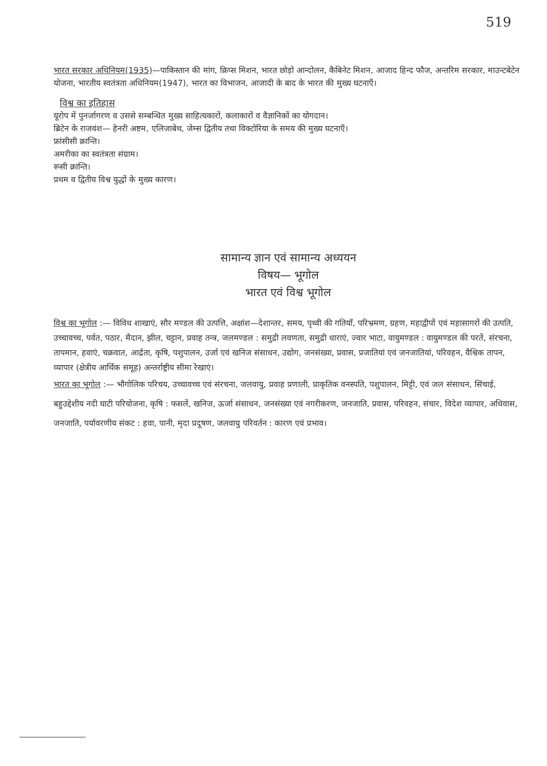519
भारत सरकार अधिनियम(1935)—पाकिस्तान की मांग, क्रिप्स मिशन, भारत छोड़ो आन्दोलन, कैबिनेट मिशन, आजाद हिन्द फौज, अन्तरिम सरकार, माउन्टबेटेन योजना, भारतीय स्वतंत्रता अधिनियम(1947), भारत का विभाजन, आजादी के बाद के भारत की मुख्य घटनाएँ।
विश्व का इतिहास
यूरोप में पुनर्जागरण व उससे सम्बन्धित मुख्य साहित्यकारों, कलाकारों व वैज्ञानिकों का योगदान।
ब्रिटेन के राजवंश— हेनरी अष्टम, एलिजाबेथ, जेम्स द्वितीय तथा विक्टोरिया के समय की मुख्य घटनाएँ।
फ्रांसीसी क्रान्ति।
अमरीका का स्वतंत्रता संग्राम।
रूसी क्रान्ति।
प्रथम व द्वितीय विश्व युद्धों के मुख्य कारण।
सामान्य ज्ञान एवं सामान्य अध्ययन
विषय— भूगोल
भारत एवं विश्व भूगोल
विश्व का भूगोल :— विविध शाखाएं, सौर मण्डल की उत्पत्ति, अक्षांश—देशान्तर, समय, पृथ्वी की गतियाँ, परिभ्रमण, ग्रहण, महाद्वीपों एवं महासागरों की उत्पति, उच्चावच्च, पर्वत, पठार, मैदान, झील, चट्टान, प्रवाह तन्त्र, जलमण्डल : समुद्री लवणता, समुद्री धाराएं, ज्वार भाटा, वायुमण्डल : वायुमण्डल की परतें, संरचना, तापमान, हवाएं, चक्रवात, आर्द्रता, कृषि, पशुपालन, उर्जा एवं खनिज संसाधन, उद्योग, जनसंख्या, प्रवास, प्रजातियां एवं जनजातियां, परिवहन, वैश्विक तापन, व्यापार (क्षेत्रीय आर्थिक समूह) अन्तर्राष्ट्रीय सीमा रेखाएं।
भारत का भूगोल :— भौगोलिक परिचय, उच्चावच्च एवं संरचना, जलवायु, प्रवाह प्रणाली, प्राकृतिक वनस्पति, पशुपालन, मिट्टी, एवं जल संसाधन, सिंचाई, बहुउद्देशीय नदी घाटी परियोजना, कृषि : फसलें, खनिज, ऊर्जा संसाधन, जनसंख्या एवं नगरीकरण, जनजाति, प्रवास, परिवहन, संचार, विदेश व्यापार, अधिवास, जनजाति, पर्यावरणीय संकट : हवा, पानी, मृदा प्रदूषण, जलवायु परिवर्तन : कारण एवं प्रभाव।